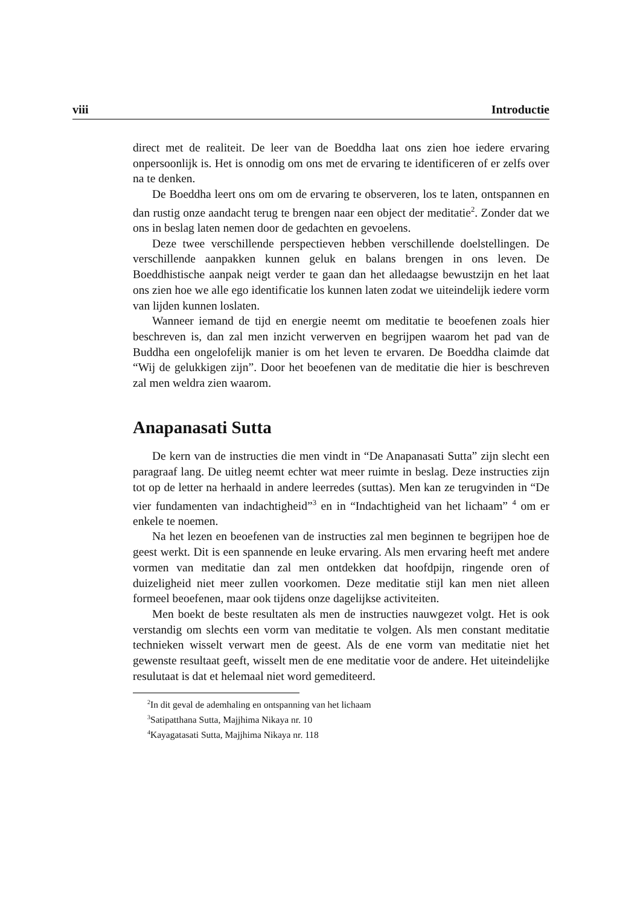viii Introductie
direct met de realiteit. De leer van de Boeddha laat ons zien hoe iedere ervaring onpersoonlijk is. Het is onnodig om ons met de ervaring te identificeren of er zelfs over na te denken.
De Boeddha leert ons om om de ervaring te observeren, los te laten, ontspannen en dan rustig onze aandacht terug te brengen naar een object der meditatie<sup>2</sup>. Zonder dat we ons in beslag laten nemen door de gedachten en gevoelens.
Deze twee verschillende perspectieven hebben verschillende doelstellingen. De verschillende aanpakken kunnen geluk en balans brengen in ons leven. De Boeddhistische aanpak neigt verder te gaan dan het alledaagse bewustzijn en het laat ons zien hoe we alle ego identificatie los kunnen laten zodat we uiteindelijk iedere vorm van lijden kunnen loslaten.
Wanneer iemand de tijd en energie neemt om meditatie te beoefenen zoals hier beschreven is, dan zal men inzicht verwerven en begrijpen waarom het pad van de Buddha een ongelofelijk manier is om het leven te ervaren. De Boeddha claimde dat “Wij de gelukkigen zijn”. Door het beoefenen van de meditatie die hier is beschreven zal men weldra zien waarom.
Anapanasati Sutta
De kern van de instructies die men vindt in “De Anapanasati Sutta” zijn slecht een paragraaf lang. De uitleg neemt echter wat meer ruimte in beslag. Deze instructies zijn tot op de letter na herhaald in andere leerredes (suttas). Men kan ze terugvinden in “De vier fundamenten van indachtigheid”<sup>3</sup> en in “Indachtigheid van het lichaam” <sup>4</sup> om er enkele te noemen.
Na het lezen en beoefenen van de instructies zal men beginnen te begrijpen hoe de geest werkt. Dit is een spannende en leuke ervaring. Als men ervaring heeft met andere vormen van meditatie dan zal men ontdekken dat hoofdpijn, ringende oren of duizeligheid niet meer zullen voorkomen. Deze meditatie stijl kan men niet alleen formeel beoefenen, maar ook tijdens onze dagelijkse activiteiten.
Men boekt de beste resultaten als men de instructies nauwgezet volgt. Het is ook verstandig om slechts een vorm van meditatie te volgen. Als men constant meditatie technieken wisselt verwart men de geest. Als de ene vorm van meditatie niet het gewenste resultaat geeft, wisselt men de ene meditatie voor de andere. Het uiteindelijke resulutaat is dat et helemaal niet word gemediteerd.
<sup>2</sup> In dit geval de ademhaling en ontspanning van het lichaam
<sup>3</sup> Satipatthana Sutta, Majjhima Nikaya nr. 10
<sup>4</sup> Kayagatasati Sutta, Majjhima Nikaya nr. 118